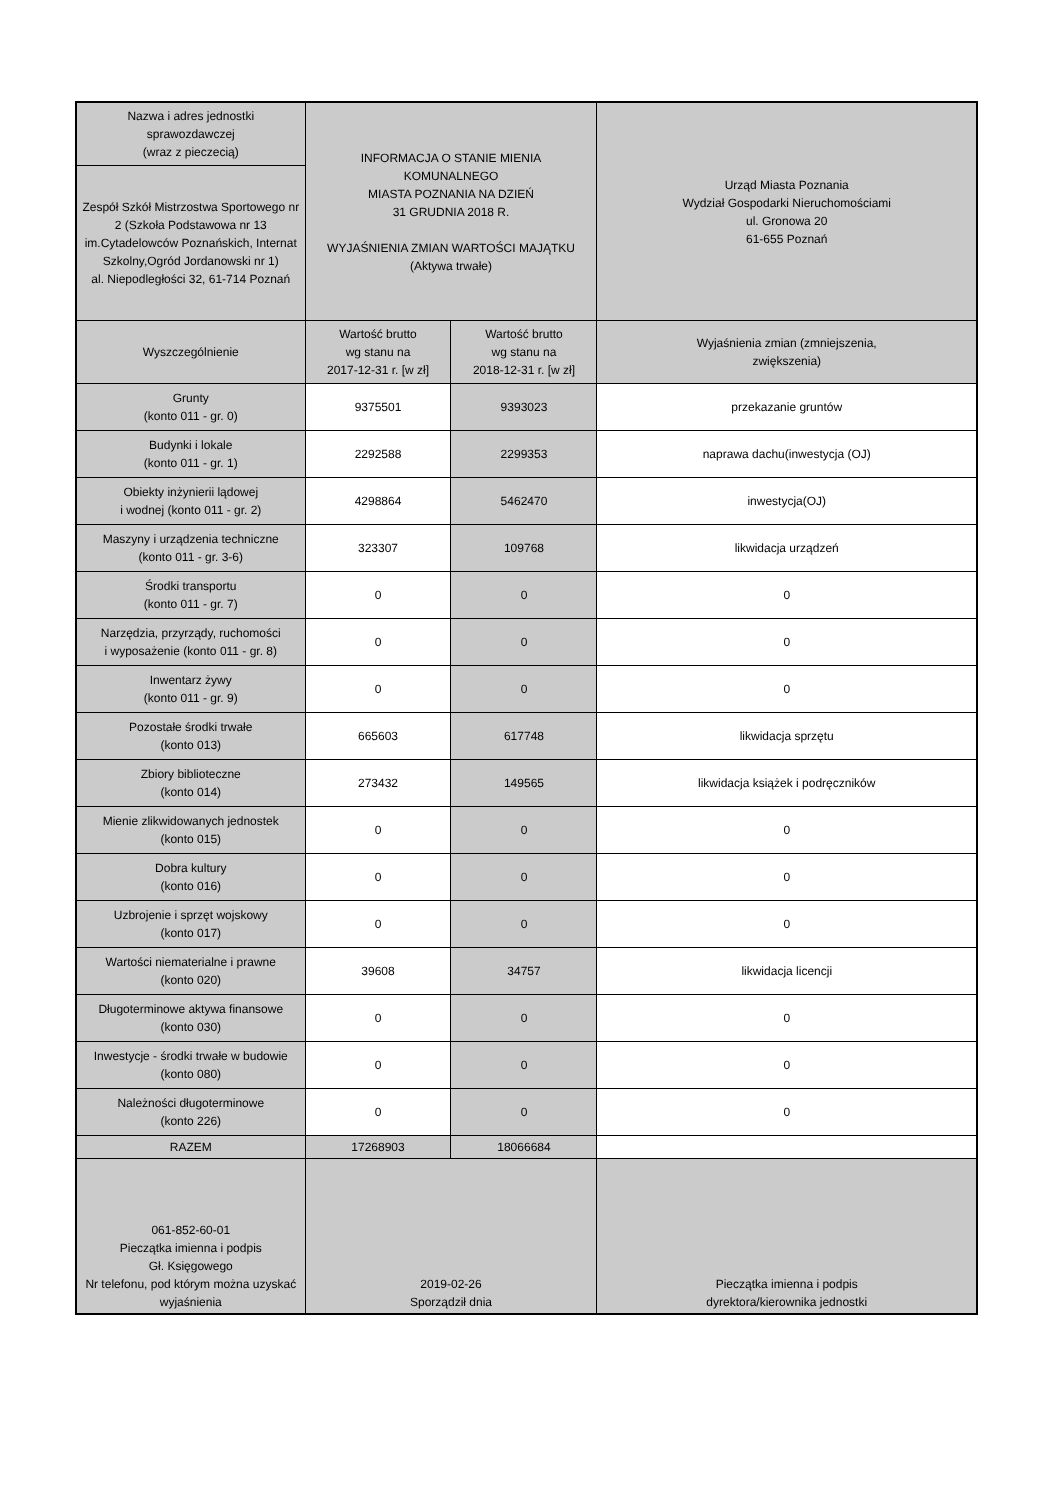| Nazwa i adres jednostki sprawozdawczej (wraz z pieczecią) | INFORMACJA O STANIE MIENIA KOMUNALNEGO MIASTA POZNANIA NA DZIEŃ 31 GRUDNIA 2018 R. WYJAŚNIENIA ZMIAN WARTOŚCI MAJĄTKU (Aktywa trwałe) | | Urząd Miasta Poznania Wydział Gospodarki Nieruchomościami ul. Gronowa 20 61-655 Poznań |
| Zespół Szkół Mistrzostwa Sportowego nr 2 (Szkoła Podstawowa nr 13 im.Cytadelowców Poznańskich, Internat Szkolny,Ogród Jordanowski nr 1) al. Niepodległości 32, 61-714 Poznań | | | |
| Wyszczególnienie | Wartość brutto wg stanu na 2017-12-31 r. [w zł] | Wartość brutto wg stanu na 2018-12-31 r. [w zł] | Wyjaśnienia zmian (zmniejszenia, zwiększenia) |
| Grunty (konto 011 - gr. 0) | 9375501 | 9393023 | przekazanie gruntów |
| Budynki i lokale (konto 011 - gr. 1) | 2292588 | 2299353 | naprawa dachu(inwestycja (OJ) |
| Obiekty inżynierii lądowej i wodnej (konto 011 - gr. 2) | 4298864 | 5462470 | inwestycja(OJ) |
| Maszyny i urządzenia techniczne (konto 011 - gr. 3-6) | 323307 | 109768 | likwidacja urządzeń |
| Środki transportu (konto 011 - gr. 7) | 0 | 0 | 0 |
| Narzędzia, przyrządy, ruchomości i wyposażenie (konto 011 - gr. 8) | 0 | 0 | 0 |
| Inwentarz żywy (konto 011 - gr. 9) | 0 | 0 | 0 |
| Pozostałe środki trwałe (konto 013) | 665603 | 617748 | likwidacja sprzętu |
| Zbiory biblioteczne (konto 014) | 273432 | 149565 | likwidacja książek i podręczników |
| Mienie zlikwidowanych jednostek (konto 015) | 0 | 0 | 0 |
| Dobra kultury (konto 016) | 0 | 0 | 0 |
| Uzbrojenie i sprzęt wojskowy (konto 017) | 0 | 0 | 0 |
| Wartości niematerialne i prawne (konto 020) | 39608 | 34757 | likwidacja licencji |
| Długoterminowe aktywa finansowe (konto 030) | 0 | 0 | 0 |
| Inwestycje - środki trwałe w budowie (konto 080) | 0 | 0 | 0 |
| Należności długoterminowe (konto 226) | 0 | 0 | 0 |
| RAZEM | 17268903 | 18066684 | |
| 061-852-60-01 Pieczątka imienna i podpis Gł. Księgowego Nr telefonu, pod którym można uzyskać wyjaśnienia | 2019-02-26 Sporządził dnia | | Pieczątka imienna i podpis dyrektora/kierownika jednostki |